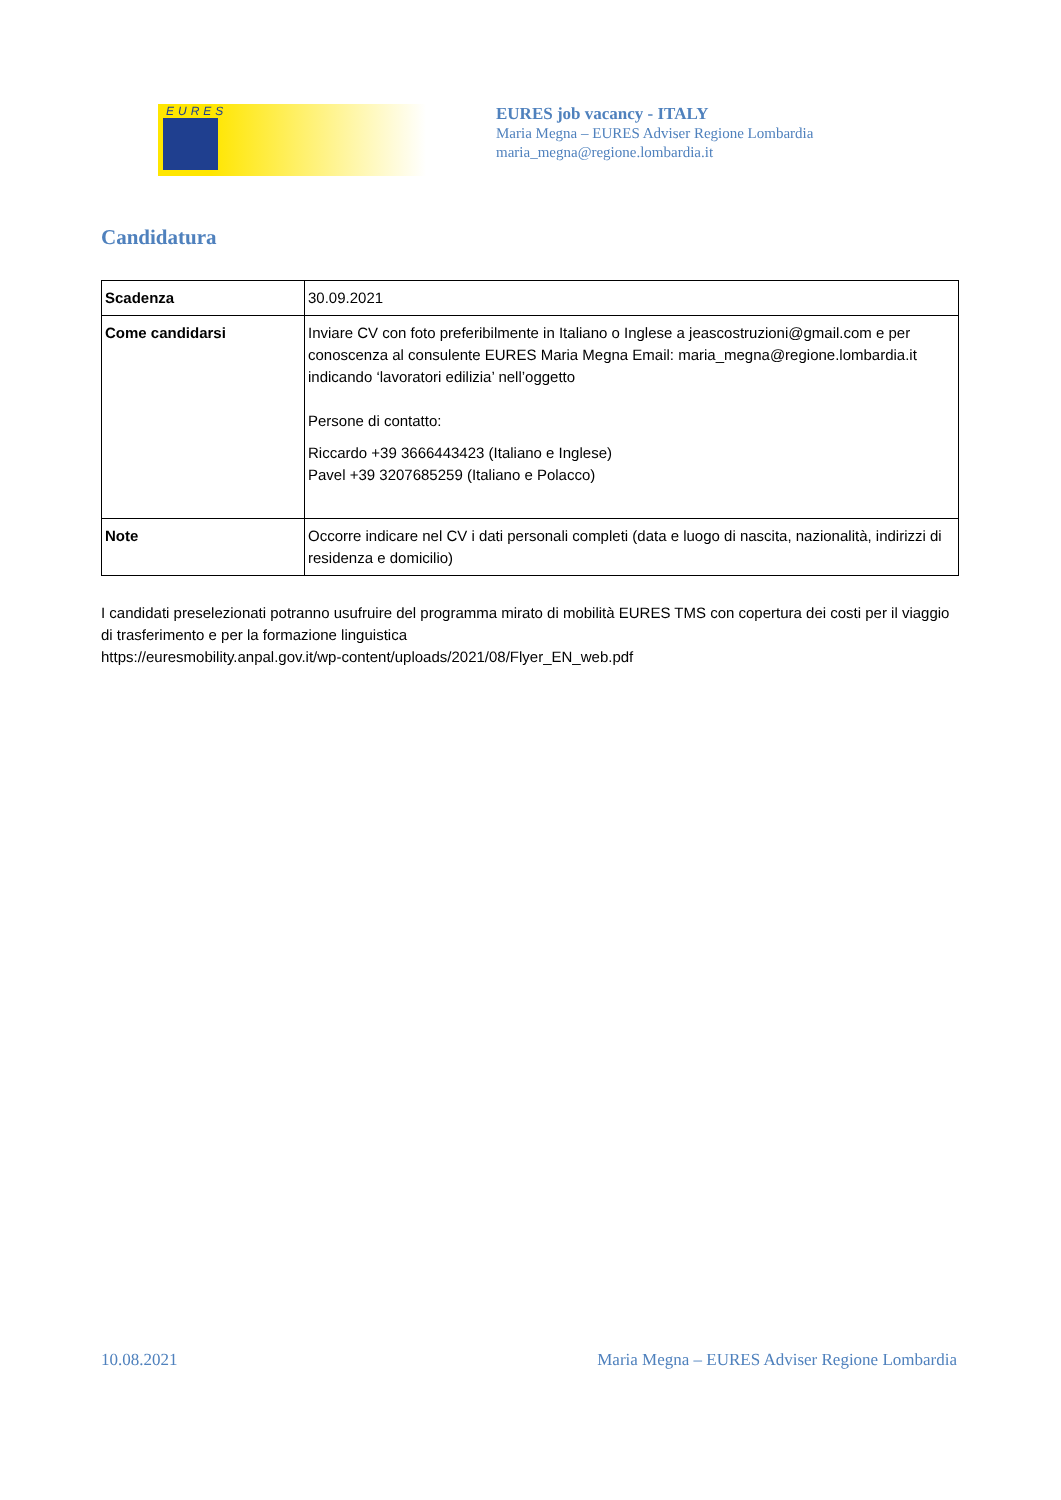EURES
EURES job vacancy - ITALY
Maria Megna – EURES Adviser Regione Lombardia
maria_megna@regione.lombardia.it
Candidatura
| Scadenza | 30.09.2021 |
| Come candidarsi | Inviare CV con foto preferibilmente in Italiano o Inglese a jeascostruzioni@gmail.com e per conoscenza al consulente EURES Maria Megna Email: maria_megna@regione.lombardia.it indicando ‘lavoratori edilizia’ nell’oggetto Persone di contatto: Riccardo +39 3666443423 (Italiano e Inglese) Pavel +39 3207685259 (Italiano e Polacco) |
| Note | Occorre indicare nel CV i dati personali completi (data e luogo di nascita, nazionalità, indirizzi di residenza e domicilio) |
I candidati preselezionati potranno usufruire del programma mirato di mobilità EURES TMS con copertura dei costi per il viaggio di trasferimento e per la formazione linguistica
https://euresmobility.anpal.gov.it/wp-content/uploads/2021/08/Flyer_EN_web.pdf
10.08.2021 Maria Megna – EURES Adviser Regione Lombardia